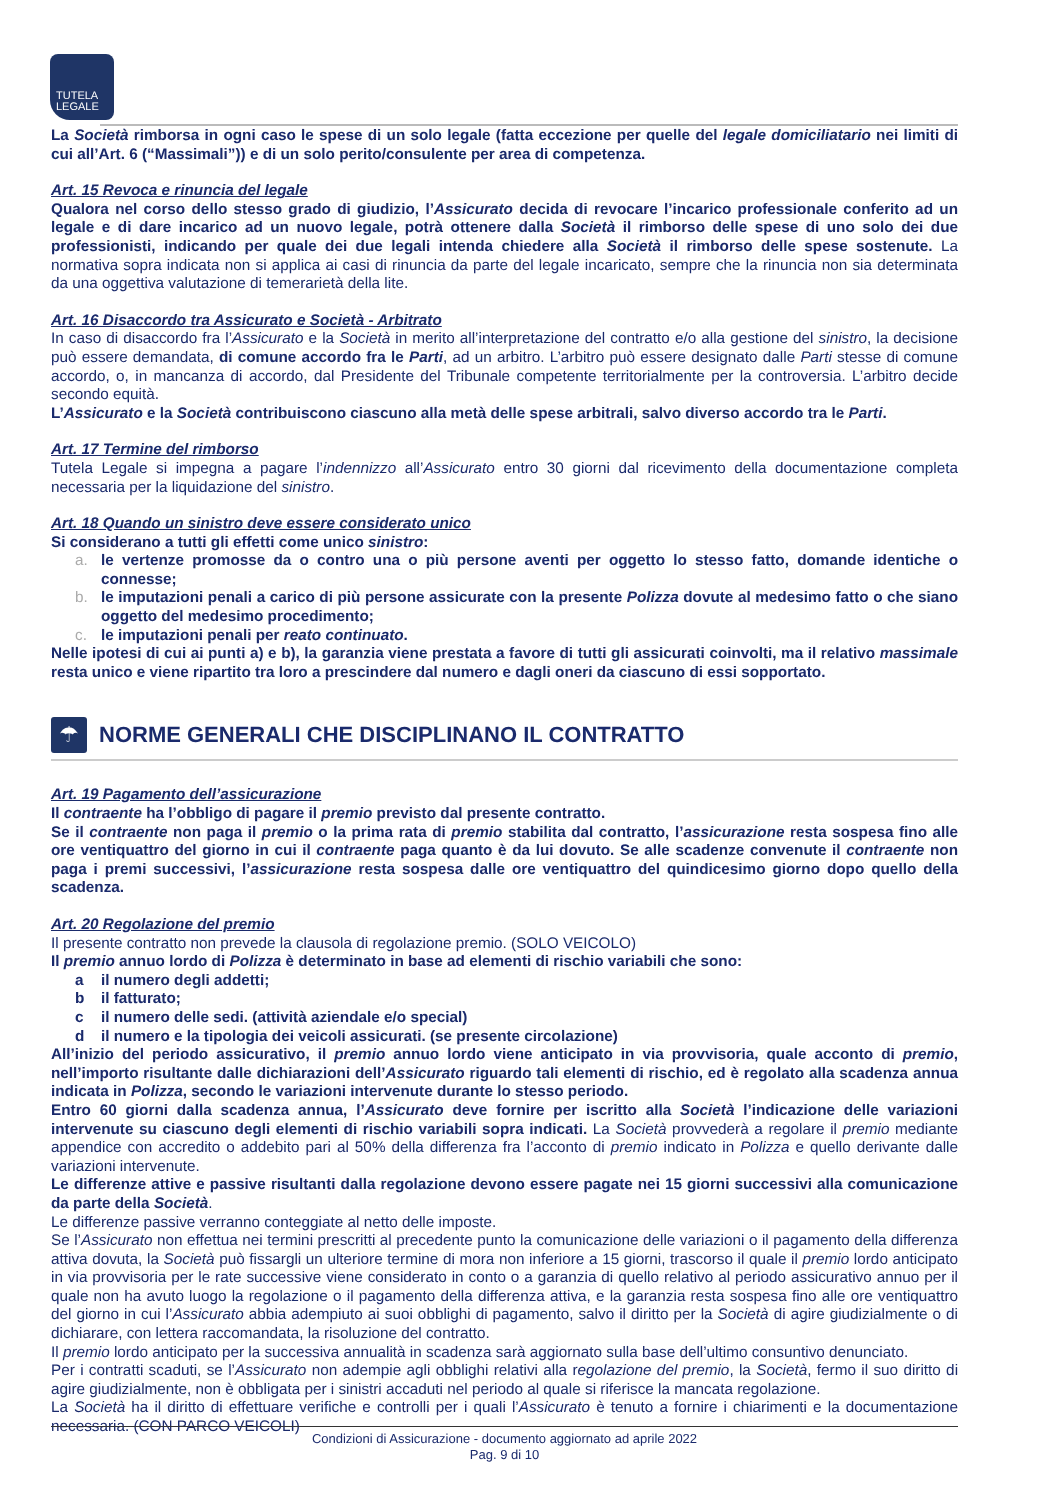TUTELA
LEGALE
La Società rimborsa in ogni caso le spese di un solo legale (fatta eccezione per quelle del legale domiciliatario nei limiti di cui all’Art. 6 (“Massimali”)) e di un solo perito/consulente per area di competenza.
Art. 15 Revoca e rinuncia del legale
Qualora nel corso dello stesso grado di giudizio, l’Assicurato decida di revocare l’incarico professionale conferito ad un legale e di dare incarico ad un nuovo legale, potrà ottenere dalla Società il rimborso delle spese di uno solo dei due professionisti, indicando per quale dei due legali intenda chiedere alla Società il rimborso delle spese sostenute. La normativa sopra indicata non si applica ai casi di rinuncia da parte del legale incaricato, sempre che la rinuncia non sia determinata da una oggettiva valutazione di temerarietà della lite.
Art. 16 Disaccordo tra Assicurato e Società - Arbitrato
In caso di disaccordo fra l’Assicurato e la Società in merito all’interpretazione del contratto e/o alla gestione del sinistro, la decisione può essere demandata, di comune accordo fra le Parti, ad un arbitro. L’arbitro può essere designato dalle Parti stesse di comune accordo, o, in mancanza di accordo, dal Presidente del Tribunale competente territorialmente per la controversia. L’arbitro decide secondo equità.
L’Assicurato e la Società contribuiscono ciascuno alla metà delle spese arbitrali, salvo diverso accordo tra le Parti.
Art. 17 Termine del rimborso
Tutela Legale si impegna a pagare l’indennizzo all’Assicurato entro 30 giorni dal ricevimento della documentazione completa necessaria per la liquidazione del sinistro.
Art. 18 Quando un sinistro deve essere considerato unico
Si considerano a tutti gli effetti come unico sinistro:
a. le vertenze promosse da o contro una o più persone aventi per oggetto lo stesso fatto, domande identiche o connesse;
b. le imputazioni penali a carico di più persone assicurate con la presente Polizza dovute al medesimo fatto o che siano oggetto del medesimo procedimento;
c. le imputazioni penali per reato continuato.
Nelle ipotesi di cui ai punti a) e b), la garanzia viene prestata a favore di tutti gli assicurati coinvolti, ma il relativo massimale resta unico e viene ripartito tra loro a prescindere dal numero e dagli oneri da ciascuno di essi sopportato.
☂
NORME GENERALI CHE DISCIPLINANO IL CONTRATTO
Art. 19 Pagamento dell’assicurazione
Il contraente ha l’obbligo di pagare il premio previsto dal presente contratto.
Se il contraente non paga il premio o la prima rata di premio stabilita dal contratto, l’assicurazione resta sospesa fino alle ore ventiquattro del giorno in cui il contraente paga quanto è da lui dovuto. Se alle scadenze convenute il contraente non paga i premi successivi, l’assicurazione resta sospesa dalle ore ventiquattro del quindicesimo giorno dopo quello della scadenza.
Art. 20 Regolazione del premio
Il presente contratto non prevede la clausola di regolazione premio. (SOLO VEICOLO)
Il premio annuo lordo di Polizza è determinato in base ad elementi di rischio variabili che sono:
a il numero degli addetti;
b il fatturato;
c il numero delle sedi. (attività aziendale e/o special)
d il numero e la tipologia dei veicoli assicurati. (se presente circolazione)
All’inizio del periodo assicurativo, il premio annuo lordo viene anticipato in via provvisoria, quale acconto di premio, nell’importo risultante dalle dichiarazioni dell’Assicurato riguardo tali elementi di rischio, ed è regolato alla scadenza annua indicata in Polizza, secondo le variazioni intervenute durante lo stesso periodo.
Entro 60 giorni dalla scadenza annua, l’Assicurato deve fornire per iscritto alla Società l’indicazione delle variazioni intervenute su ciascuno degli elementi di rischio variabili sopra indicati. La Società provvederà a regolare il premio mediante appendice con accredito o addebito pari al 50% della differenza fra l’acconto di premio indicato in Polizza e quello derivante dalle variazioni intervenute.
Le differenze attive e passive risultanti dalla regolazione devono essere pagate nei 15 giorni successivi alla comunicazione da parte della Società.
Le differenze passive verranno conteggiate al netto delle imposte.
Se l’Assicurato non effettua nei termini prescritti al precedente punto la comunicazione delle variazioni o il pagamento della differenza attiva dovuta, la Società può fissargli un ulteriore termine di mora non inferiore a 15 giorni, trascorso il quale il premio lordo anticipato in via provvisoria per le rate successive viene considerato in conto o a garanzia di quello relativo al periodo assicurativo annuo per il quale non ha avuto luogo la regolazione o il pagamento della differenza attiva, e la garanzia resta sospesa fino alle ore ventiquattro del giorno in cui l’Assicurato abbia adempiuto ai suoi obblighi di pagamento, salvo il diritto per la Società di agire giudizialmente o di dichiarare, con lettera raccomandata, la risoluzione del contratto.
Il premio lordo anticipato per la successiva annualità in scadenza sarà aggiornato sulla base dell’ultimo consuntivo denunciato.
Per i contratti scaduti, se l’Assicurato non adempie agli obblighi relativi alla regolazione del premio, la Società, fermo il suo diritto di agire giudizialmente, non è obbligata per i sinistri accaduti nel periodo al quale si riferisce la mancata regolazione.
La Società ha il diritto di effettuare verifiche e controlli per i quali l’Assicurato è tenuto a fornire i chiarimenti e la documentazione necessaria. (CON PARCO VEICOLI)
Condizioni di Assicurazione - documento aggiornato ad aprile 2022
Pag. 9 di 10